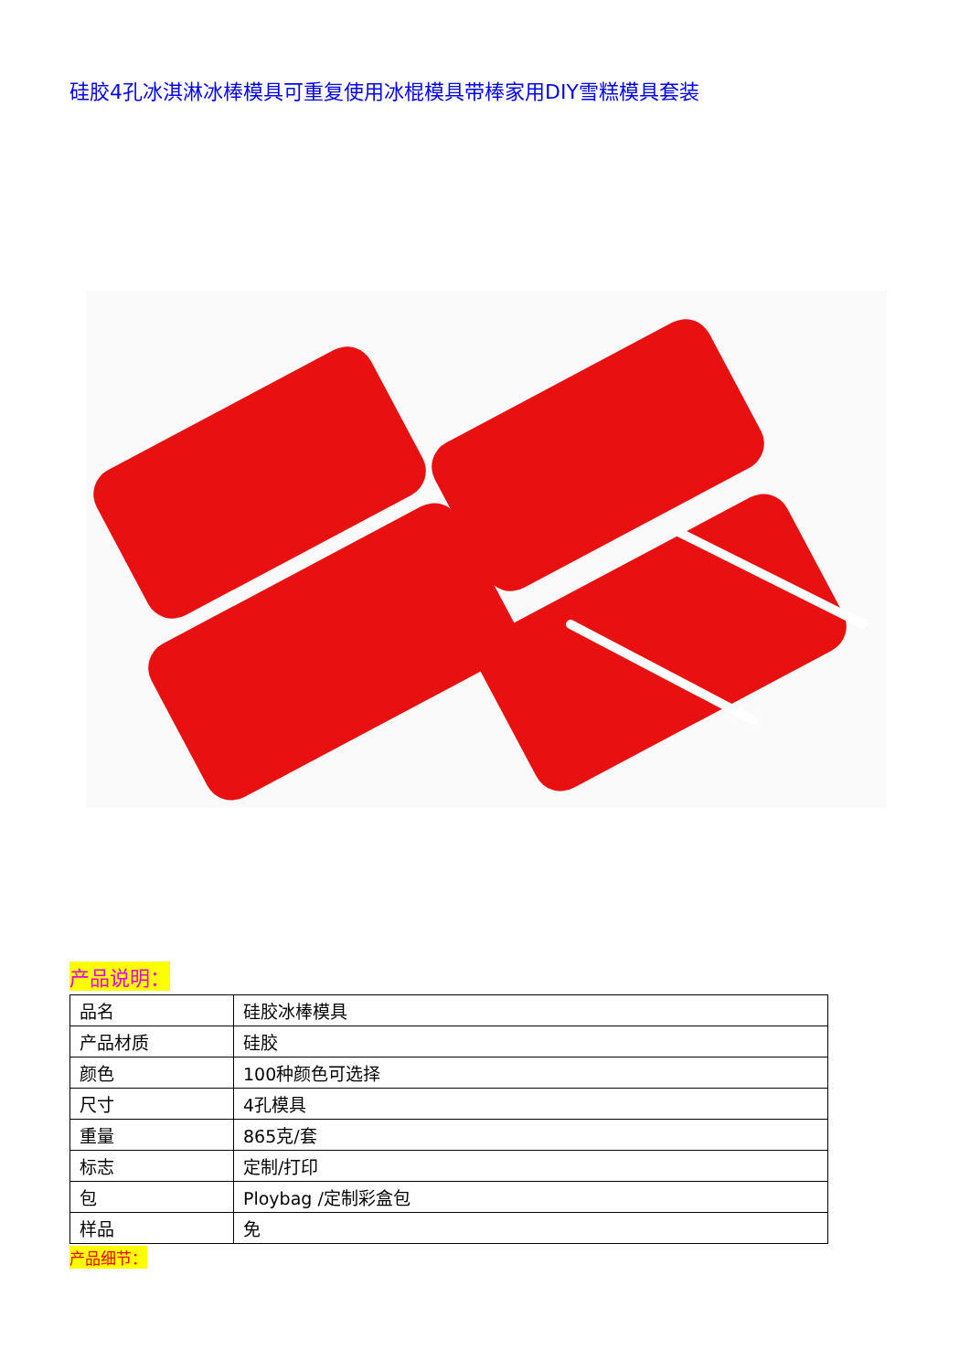硅胶4孔冰淇淋冰棒模具可重复使用冰棍模具带棒家用DIY雪糕模具套装
产品说明：
| 品名 | 硅胶冰棒模具 |
| 产品材质 | 硅胶 |
| 颜色 | 100种颜色可选择 |
| 尺寸 | 4孔模具 |
| 重量 | 865克/套 |
| 标志 | 定制/打印 |
| 包 | Ploybag /定制彩盒包 |
| 样品 | 免 |
产品细节：